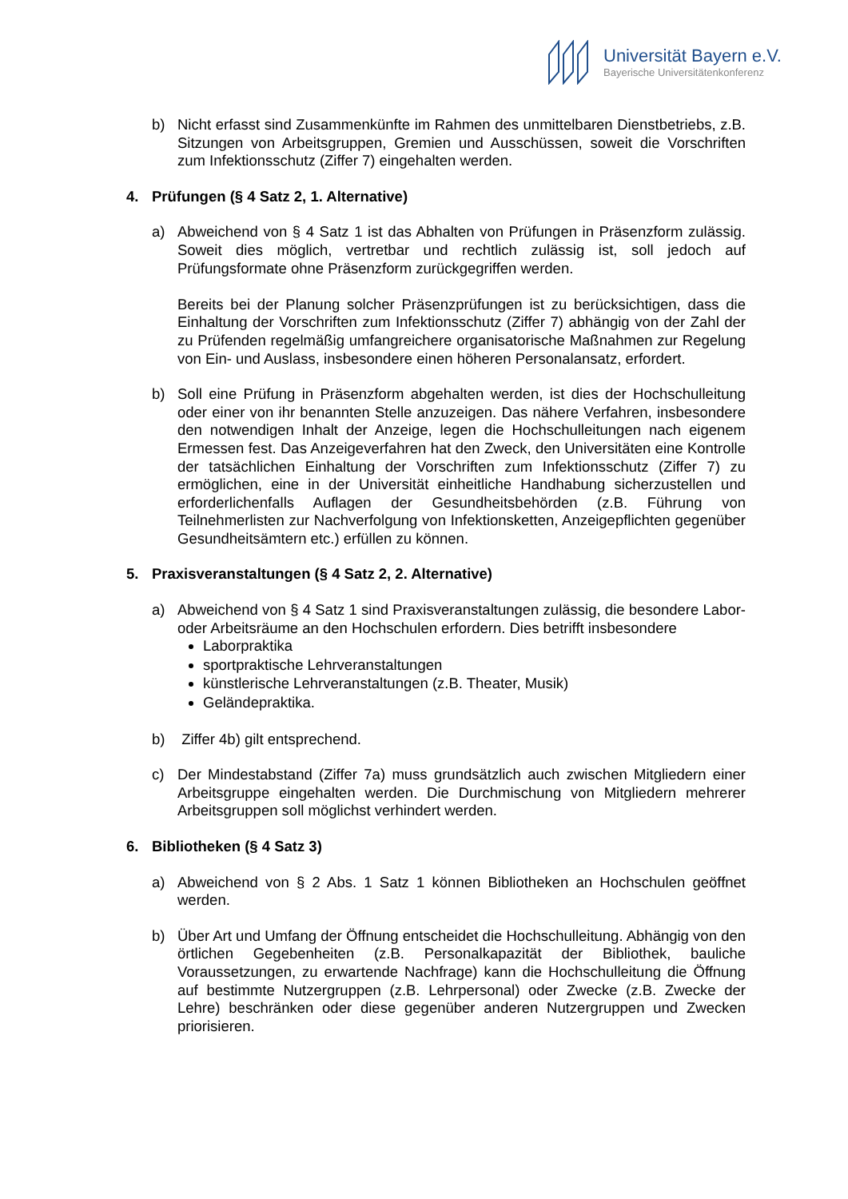Universität Bayern e.V.
Bayerische Universitätenkonferenz
b) Nicht erfasst sind Zusammenkünfte im Rahmen des unmittelbaren Dienstbetriebs, z.B. Sitzungen von Arbeitsgruppen, Gremien und Ausschüssen, soweit die Vorschriften zum Infektionsschutz (Ziffer 7) eingehalten werden.
4. Prüfungen (§ 4 Satz 2, 1. Alternative)
a) Abweichend von § 4 Satz 1 ist das Abhalten von Prüfungen in Präsenzform zulässig. Soweit dies möglich, vertretbar und rechtlich zulässig ist, soll jedoch auf Prüfungsformate ohne Präsenzform zurückgegriffen werden.
Bereits bei der Planung solcher Präsenzprüfungen ist zu berücksichtigen, dass die Einhaltung der Vorschriften zum Infektionsschutz (Ziffer 7) abhängig von der Zahl der zu Prüfenden regelmäßig umfangreichere organisatorische Maßnahmen zur Regelung von Ein- und Auslass, insbesondere einen höheren Personalansatz, erfordert.
b) Soll eine Prüfung in Präsenzform abgehalten werden, ist dies der Hochschulleitung oder einer von ihr benannten Stelle anzuzeigen. Das nähere Verfahren, insbesondere den notwendigen Inhalt der Anzeige, legen die Hochschulleitungen nach eigenem Ermessen fest. Das Anzeigeverfahren hat den Zweck, den Universitäten eine Kontrolle der tatsächlichen Einhaltung der Vorschriften zum Infektionsschutz (Ziffer 7) zu ermöglichen, eine in der Universität einheitliche Handhabung sicherzustellen und erforderlichenfalls Auflagen der Gesundheitsbehörden (z.B. Führung von Teilnehmerlisten zur Nachverfolgung von Infektionsketten, Anzeigepflichten gegenüber Gesundheitsämtern etc.) erfüllen zu können.
5. Praxisveranstaltungen (§ 4 Satz 2, 2. Alternative)
a) Abweichend von § 4 Satz 1 sind Praxisveranstaltungen zulässig, die besondere Labor- oder Arbeitsräume an den Hochschulen erfordern. Dies betrifft insbesondere
Laborpraktika
sportpraktische Lehrveranstaltungen
künstlerische Lehrveranstaltungen (z.B. Theater, Musik)
Geländepraktika.
b) Ziffer 4b) gilt entsprechend.
c) Der Mindestabstand (Ziffer 7a) muss grundsätzlich auch zwischen Mitgliedern einer Arbeitsgruppe eingehalten werden. Die Durchmischung von Mitgliedern mehrerer Arbeitsgruppen soll möglichst verhindert werden.
6. Bibliotheken (§ 4 Satz 3)
a) Abweichend von § 2 Abs. 1 Satz 1 können Bibliotheken an Hochschulen geöffnet werden.
b) Über Art und Umfang der Öffnung entscheidet die Hochschulleitung. Abhängig von den örtlichen Gegebenheiten (z.B. Personalkapazität der Bibliothek, bauliche Voraussetzungen, zu erwartende Nachfrage) kann die Hochschulleitung die Öffnung auf bestimmte Nutzergruppen (z.B. Lehrpersonal) oder Zwecke (z.B. Zwecke der Lehre) beschränken oder diese gegenüber anderen Nutzergruppen und Zwecken priorisieren.